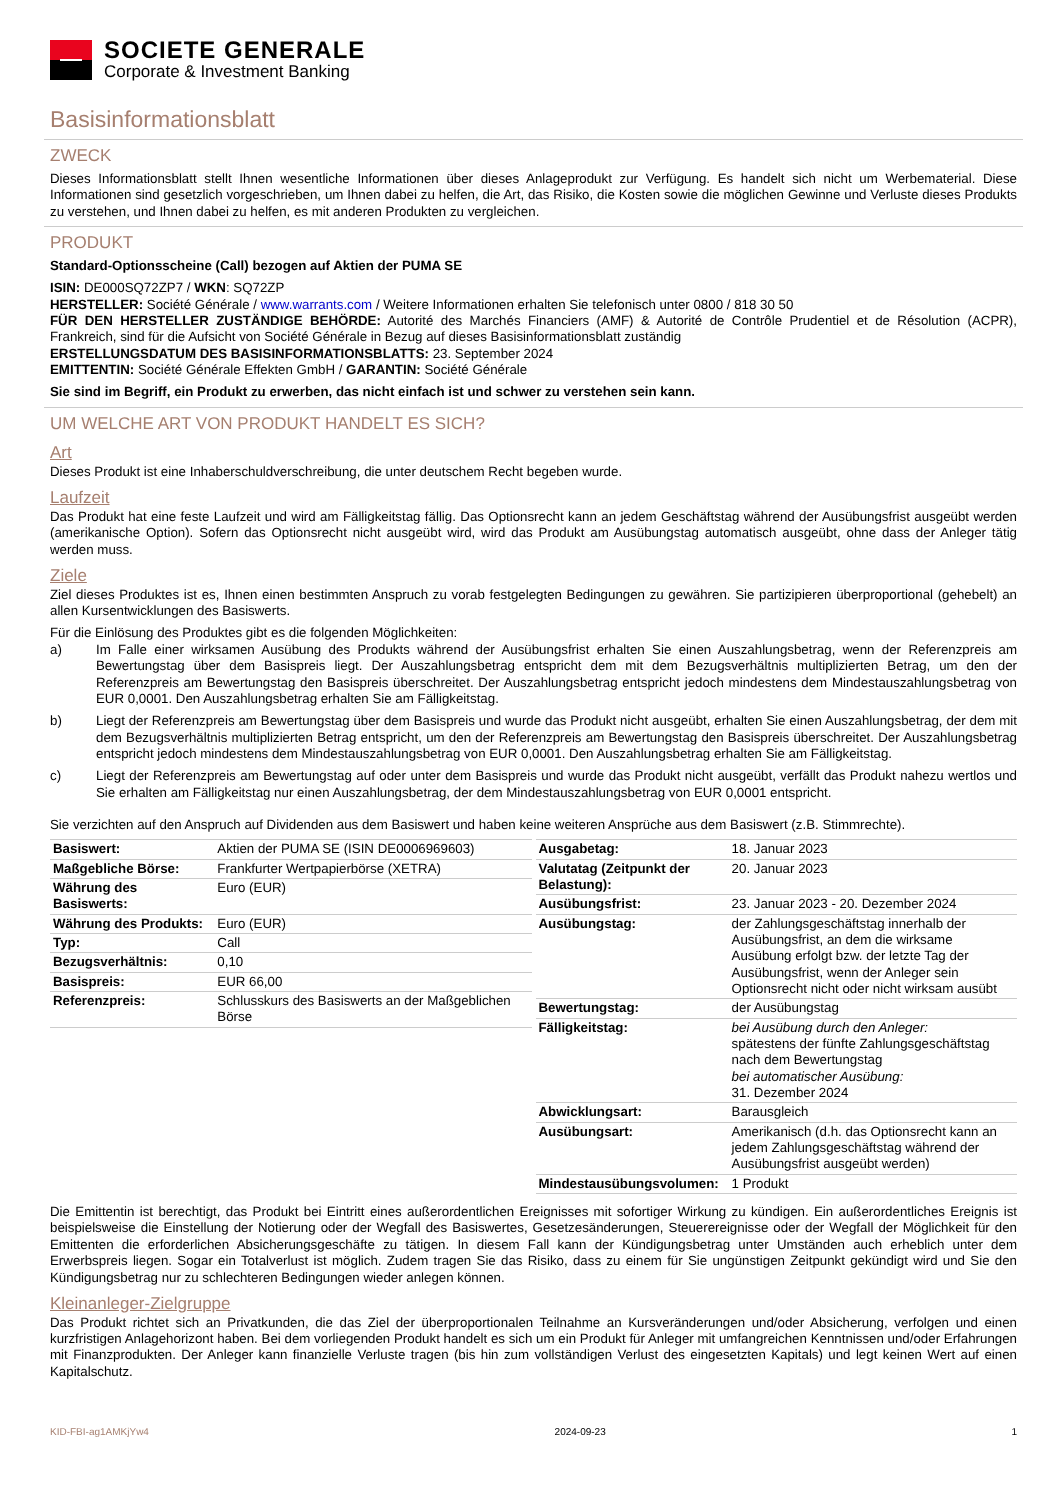SOCIETE GENERALE
Corporate & Investment Banking
Basisinformationsblatt
ZWECK
Dieses Informationsblatt stellt Ihnen wesentliche Informationen über dieses Anlageprodukt zur Verfügung. Es handelt sich nicht um Werbematerial. Diese Informationen sind gesetzlich vorgeschrieben, um Ihnen dabei zu helfen, die Art, das Risiko, die Kosten sowie die möglichen Gewinne und Verluste dieses Produkts zu verstehen, und Ihnen dabei zu helfen, es mit anderen Produkten zu vergleichen.
PRODUKT
Standard-Optionsscheine (Call) bezogen auf Aktien der PUMA SE
ISIN: DE000SQ72ZP7 / WKN: SQ72ZP
HERSTELLER: Société Générale / www.warrants.com / Weitere Informationen erhalten Sie telefonisch unter 0800 / 818 30 50
FÜR DEN HERSTELLER ZUSTÄNDIGE BEHÖRDE: Autorité des Marchés Financiers (AMF) & Autorité de Contrôle Prudentiel et de Résolution (ACPR), Frankreich, sind für die Aufsicht von Société Générale in Bezug auf dieses Basisinformationsblatt zuständig
ERSTELLUNGSDATUM DES BASISINFORMATIONSBLATTS: 23. September 2024
EMITTENTIN: Société Générale Effekten GmbH / GARANTIN: Société Générale
Sie sind im Begriff, ein Produkt zu erwerben, das nicht einfach ist und schwer zu verstehen sein kann.
UM WELCHE ART VON PRODUKT HANDELT ES SICH?
Art
Dieses Produkt ist eine Inhaberschuldverschreibung, die unter deutschem Recht begeben wurde.
Laufzeit
Das Produkt hat eine feste Laufzeit und wird am Fälligkeitstag fällig. Das Optionsrecht kann an jedem Geschäftstag während der Ausübungsfrist ausgeübt werden (amerikanische Option). Sofern das Optionsrecht nicht ausgeübt wird, wird das Produkt am Ausübungstag automatisch ausgeübt, ohne dass der Anleger tätig werden muss.
Ziele
Ziel dieses Produktes ist es, Ihnen einen bestimmten Anspruch zu vorab festgelegten Bedingungen zu gewähren. Sie partizipieren überproportional (gehebelt) an allen Kursentwicklungen des Basiswerts.
Für die Einlösung des Produktes gibt es die folgenden Möglichkeiten:
a) Im Falle einer wirksamen Ausübung des Produkts während der Ausübungsfrist erhalten Sie einen Auszahlungsbetrag, wenn der Referenzpreis am Bewertungstag über dem Basispreis liegt. Der Auszahlungsbetrag entspricht dem mit dem Bezugsverhältnis multiplizierten Betrag, um den der Referenzpreis am Bewertungstag den Basispreis überschreitet. Der Auszahlungsbetrag entspricht jedoch mindestens dem Mindestauszahlungsbetrag von EUR 0,0001. Den Auszahlungsbetrag erhalten Sie am Fälligkeitstag.
b) Liegt der Referenzpreis am Bewertungstag über dem Basispreis und wurde das Produkt nicht ausgeübt, erhalten Sie einen Auszahlungsbetrag, der dem mit dem Bezugsverhältnis multiplizierten Betrag entspricht, um den der Referenzpreis am Bewertungstag den Basispreis überschreitet. Der Auszahlungsbetrag entspricht jedoch mindestens dem Mindestauszahlungsbetrag von EUR 0,0001. Den Auszahlungsbetrag erhalten Sie am Fälligkeitstag.
c) Liegt der Referenzpreis am Bewertungstag auf oder unter dem Basispreis und wurde das Produkt nicht ausgeübt, verfällt das Produkt nahezu wertlos und Sie erhalten am Fälligkeitstag nur einen Auszahlungsbetrag, der dem Mindestauszahlungsbetrag von EUR 0,0001 entspricht.
Sie verzichten auf den Anspruch auf Dividenden aus dem Basiswert und haben keine weiteren Ansprüche aus dem Basiswert (z.B. Stimmrechte).
| Basiswert: | Aktien der PUMA SE (ISIN DE0006969603) |
| Maßgebliche Börse: | Frankfurter Wertpapierbörse (XETRA) |
| Währung des Basiswerts: | Euro (EUR) |
| Währung des Produkts: | Euro (EUR) |
| Typ: | Call |
| Bezugsverhältnis: | 0,10 |
| Basispreis: | EUR 66,00 |
| Referenzpreis: | Schlusskurs des Basiswerts an der Maßgeblichen Börse |
| Ausgabetag: | 18. Januar 2023 |
| Valutatag (Zeitpunkt der Belastung): | 20. Januar 2023 |
| Ausübungsfrist: | 23. Januar 2023 - 20. Dezember 2024 |
| Ausübungstag: | der Zahlungsgeschäftstag innerhalb der Ausübungsfrist, an dem die wirksame Ausübung erfolgt bzw. der letzte Tag der Ausübungsfrist, wenn der Anleger sein Optionsrecht nicht oder nicht wirksam ausübt |
| Bewertungstag: | der Ausübungstag |
| Fälligkeitstag: | bei Ausübung durch den Anleger: spätestens der fünfte Zahlungsgeschäftstag nach dem Bewertungstag bei automatischer Ausübung: 31. Dezember 2024 |
| Abwicklungsart: | Barausgleich |
| Ausübungsart: | Amerikanisch (d.h. das Optionsrecht kann an jedem Zahlungsgeschäftstag während der Ausübungsfrist ausgeübt werden) |
| Mindestausübungsvolumen: | 1 Produkt |
Die Emittentin ist berechtigt, das Produkt bei Eintritt eines außerordentlichen Ereignisses mit sofortiger Wirkung zu kündigen. Ein außerordentliches Ereignis ist beispielsweise die Einstellung der Notierung oder der Wegfall des Basiswertes, Gesetzesänderungen, Steuerereignisse oder der Wegfall der Möglichkeit für den Emittenten die erforderlichen Absicherungsgeschäfte zu tätigen. In diesem Fall kann der Kündigungsbetrag unter Umständen auch erheblich unter dem Erwerbspreis liegen. Sogar ein Totalverlust ist möglich. Zudem tragen Sie das Risiko, dass zu einem für Sie ungünstigen Zeitpunkt gekündigt wird und Sie den Kündigungsbetrag nur zu schlechteren Bedingungen wieder anlegen können.
Kleinanleger-Zielgruppe
Das Produkt richtet sich an Privatkunden, die das Ziel der überproportionalen Teilnahme an Kursveränderungen und/oder Absicherung, verfolgen und einen kurzfristigen Anlagehorizont haben. Bei dem vorliegenden Produkt handelt es sich um ein Produkt für Anleger mit umfangreichen Kenntnissen und/oder Erfahrungen mit Finanzprodukten. Der Anleger kann finanzielle Verluste tragen (bis hin zum vollständigen Verlust des eingesetzten Kapitals) und legt keinen Wert auf einen Kapitalschutz.
KID-FBI-ag1AMKjYw4 2024-09-23 1